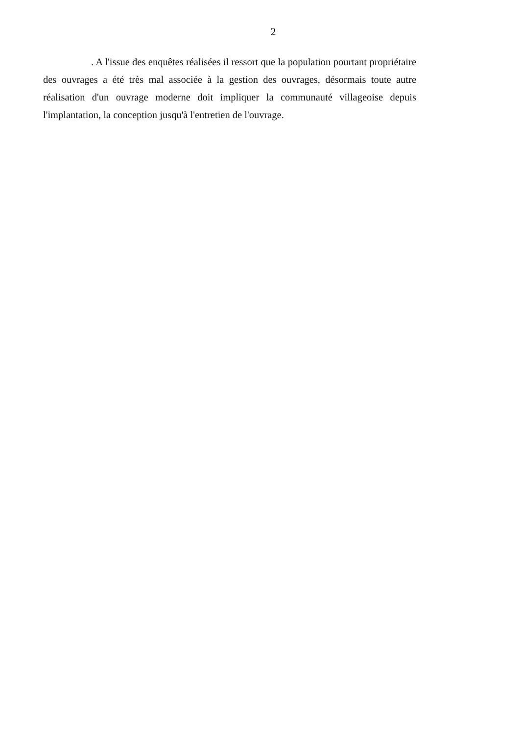2
. A l'issue des enquêtes réalisées il ressort que la population pourtant propriétaire des ouvrages a été très mal associée à la gestion des ouvrages, désormais toute autre réalisation d'un ouvrage moderne doit impliquer la communauté villageoise depuis l'implantation, la conception jusqu'à l'entretien de l'ouvrage.